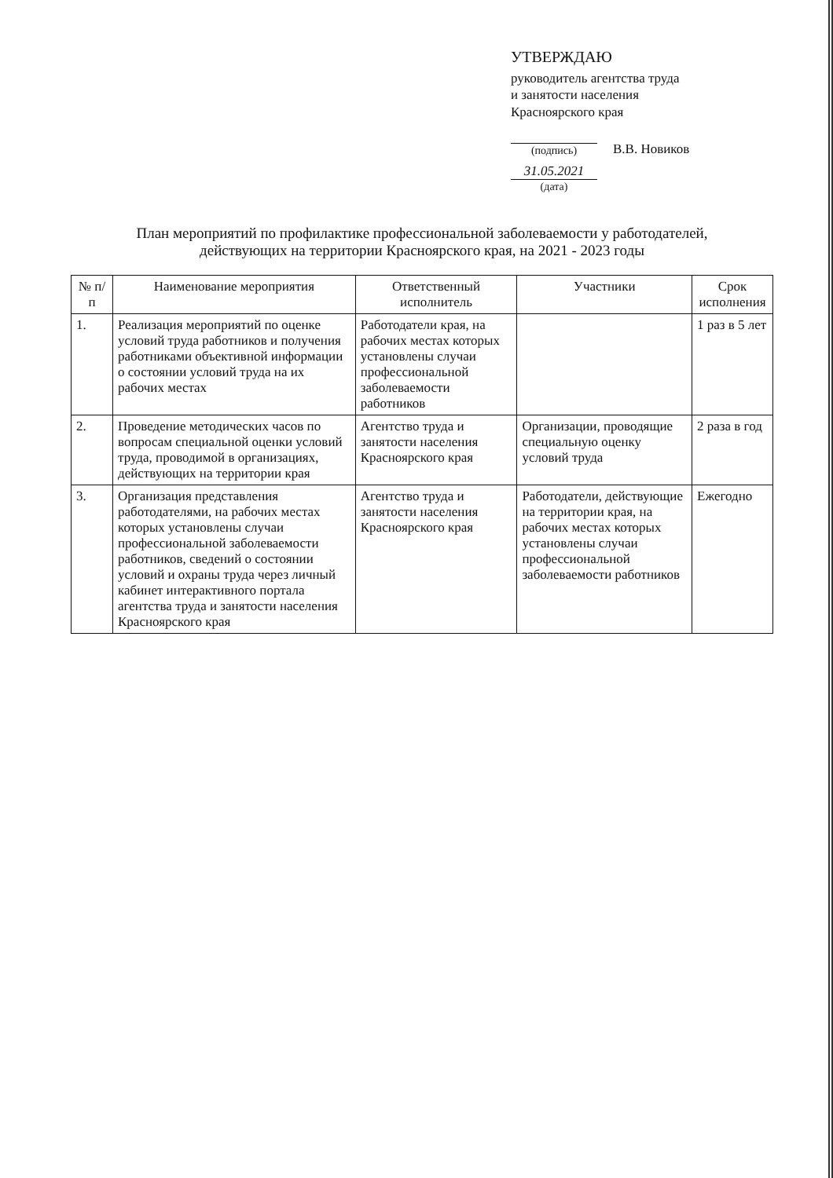УТВЕРЖДАЮ
руководитель агентства труда
и занятости населения
Красноярского края
(подпись)
В.В. Новиков
31.05.2021
(дата)
План мероприятий по профилактике профессиональной заболеваемости у работодателей, действующих на территории Красноярского края, на 2021 - 2023 годы
| № п/п | Наименование мероприятия | Ответственный исполнитель | Участники | Срок исполнения |
| --- | --- | --- | --- | --- |
| 1. | Реализация мероприятий по оценке условий труда работников и получения работниками объективной информации о состоянии условий труда на их рабочих местах | Работодатели края, на рабочих местах которых установлены случаи профессиональной заболеваемости работников | | 1 раз в 5 лет |
| 2. | Проведение методических часов по вопросам специальной оценки условий труда, проводимой в организациях, действующих на территории края | Агентство труда и занятости населения Красноярского края | Организации, проводящие специальную оценку условий труда | 2 раза в год |
| 3. | Организация представления работодателями, на рабочих местах которых установлены случаи профессиональной заболеваемости работников, сведений о состоянии условий и охраны труда через личный кабинет интерактивного портала агентства труда и занятости населения Красноярского края | Агентство труда и занятости населения Красноярского края | Работодатели, действующие на территории края, на рабочих местах которых установлены случаи профессиональной заболеваемости работников | Ежегодно |